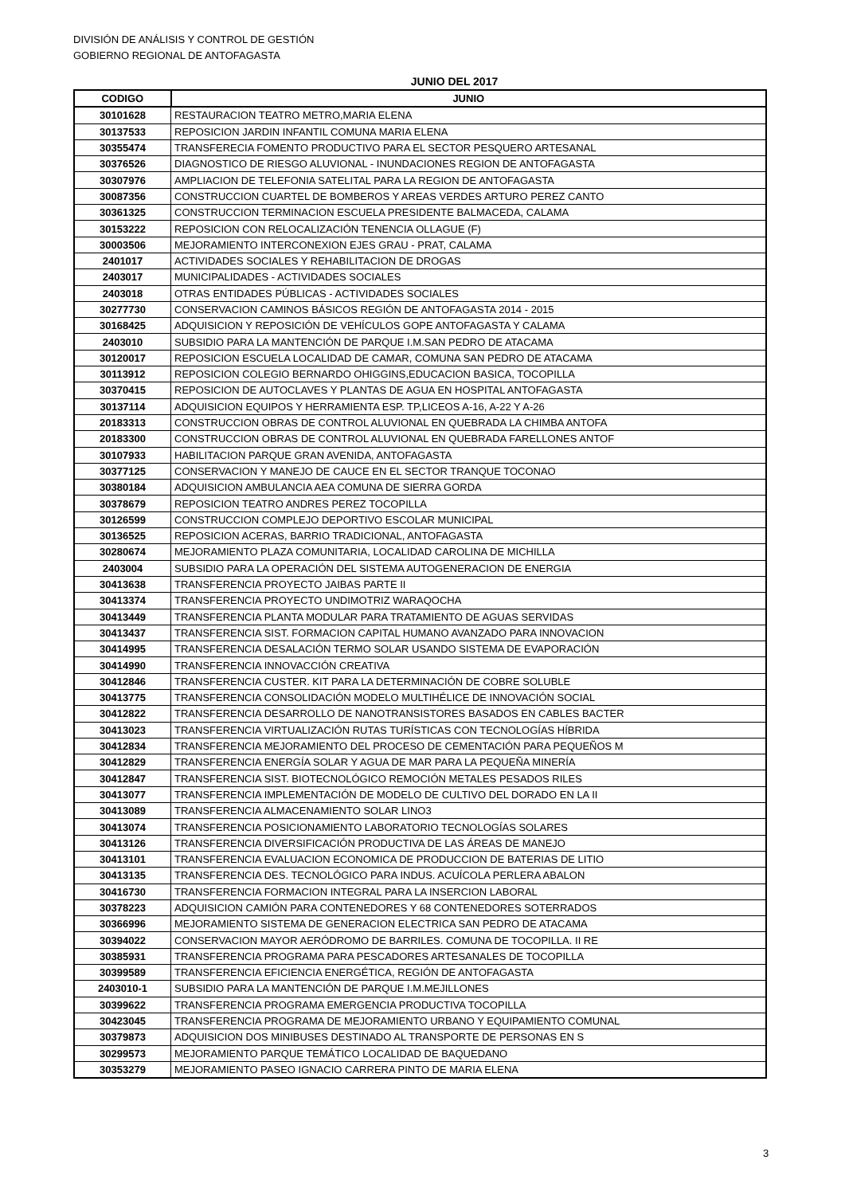DIVISIÓN DE ANÁLISIS Y CONTROL DE GESTIÓN
GOBIERNO REGIONAL DE ANTOFAGASTA
JUNIO DEL 2017
| CODIGO | JUNIO |
| --- | --- |
| 30101628 | RESTAURACION TEATRO METRO,MARIA ELENA |
| 30137533 | REPOSICION JARDIN INFANTIL COMUNA MARIA ELENA |
| 30355474 | TRANSFERECIA FOMENTO PRODUCTIVO PARA EL SECTOR PESQUERO ARTESANAL |
| 30376526 | DIAGNOSTICO DE RIESGO ALUVIONAL - INUNDACIONES REGION DE ANTOFAGASTA |
| 30307976 | AMPLIACION DE TELEFONIA SATELITAL PARA LA REGION DE ANTOFAGASTA |
| 30087356 | CONSTRUCCION CUARTEL DE BOMBEROS Y AREAS VERDES ARTURO PEREZ CANTO |
| 30361325 | CONSTRUCCION TERMINACION ESCUELA PRESIDENTE BALMACEDA, CALAMA |
| 30153222 | REPOSICION CON RELOCALIZACIÓN TENENCIA OLLAGUE (F) |
| 30003506 | MEJORAMIENTO INTERCONEXION EJES GRAU - PRAT, CALAMA |
| 2401017 | ACTIVIDADES SOCIALES Y REHABILITACION DE DROGAS |
| 2403017 | MUNICIPALIDADES - ACTIVIDADES SOCIALES |
| 2403018 | OTRAS ENTIDADES PÚBLICAS - ACTIVIDADES SOCIALES |
| 30277730 | CONSERVACION CAMINOS BÁSICOS REGIÓN DE ANTOFAGASTA 2014 - 2015 |
| 30168425 | ADQUISICION Y REPOSICIÓN DE VEHÍCULOS GOPE ANTOFAGASTA Y CALAMA |
| 2403010 | SUBSIDIO PARA LA MANTENCIÓN DE PARQUE I.M.SAN PEDRO DE ATACAMA |
| 30120017 | REPOSICION ESCUELA LOCALIDAD DE CAMAR, COMUNA SAN PEDRO DE ATACAMA |
| 30113912 | REPOSICION COLEGIO BERNARDO OHIGGINS,EDUCACION BASICA, TOCOPILLA |
| 30370415 | REPOSICION DE AUTOCLAVES Y PLANTAS DE AGUA EN HOSPITAL ANTOFAGASTA |
| 30137114 | ADQUISICION EQUIPOS Y HERRAMIENTA ESP. TP,LICEOS A-16, A-22 Y A-26 |
| 20183313 | CONSTRUCCION OBRAS DE CONTROL ALUVIONAL EN QUEBRADA LA CHIMBA ANTOFA |
| 20183300 | CONSTRUCCION OBRAS DE CONTROL ALUVIONAL EN QUEBRADA FARELLONES ANTOF |
| 30107933 | HABILITACION PARQUE GRAN AVENIDA, ANTOFAGASTA |
| 30377125 | CONSERVACION Y MANEJO DE CAUCE EN EL SECTOR TRANQUE TOCONAO |
| 30380184 | ADQUISICION AMBULANCIA AEA COMUNA DE SIERRA GORDA |
| 30378679 | REPOSICION TEATRO ANDRES PEREZ TOCOPILLA |
| 30126599 | CONSTRUCCION COMPLEJO DEPORTIVO ESCOLAR MUNICIPAL |
| 30136525 | REPOSICION ACERAS, BARRIO TRADICIONAL, ANTOFAGASTA |
| 30280674 | MEJORAMIENTO PLAZA COMUNITARIA, LOCALIDAD CAROLINA DE MICHILLA |
| 2403004 | SUBSIDIO PARA LA OPERACIÓN DEL SISTEMA AUTOGENERACION DE ENERGIA |
| 30413638 | TRANSFERENCIA PROYECTO JAIBAS PARTE II |
| 30413374 | TRANSFERENCIA PROYECTO UNDIMOTRIZ WARAQOCHA |
| 30413449 | TRANSFERENCIA PLANTA MODULAR PARA TRATAMIENTO DE AGUAS SERVIDAS |
| 30413437 | TRANSFERENCIA SIST. FORMACION CAPITAL HUMANO AVANZADO PARA INNOVACION |
| 30414995 | TRANSFERENCIA DESALACIÓN TERMO SOLAR USANDO SISTEMA DE EVAPORACIÓN |
| 30414990 | TRANSFERENCIA INNOVACCIÓN CREATIVA |
| 30412846 | TRANSFERENCIA CUSTER. KIT PARA LA DETERMINACIÓN DE COBRE SOLUBLE |
| 30413775 | TRANSFERENCIA CONSOLIDACIÓN MODELO MULTIHÉLICE DE INNOVACIÓN SOCIAL |
| 30412822 | TRANSFERENCIA DESARROLLO DE NANOTRANSISTORES BASADOS EN CABLES BACTER |
| 30413023 | TRANSFERENCIA VIRTUALIZACIÓN RUTAS TURÍSTICAS CON TECNOLOGÍAS HÍBRIDA |
| 30412834 | TRANSFERENCIA MEJORAMIENTO DEL PROCESO DE CEMENTACIÓN PARA PEQUEÑOS M |
| 30412829 | TRANSFERENCIA ENERGÍA SOLAR Y AGUA DE MAR PARA LA PEQUEÑA MINERÍA |
| 30412847 | TRANSFERENCIA SIST. BIOTECNOLÓGICO REMOCIÓN METALES PESADOS RILES |
| 30413077 | TRANSFERENCIA IMPLEMENTACIÓN DE MODELO DE CULTIVO DEL DORADO EN LA II |
| 30413089 | TRANSFERENCIA ALMACENAMIENTO SOLAR LINO3 |
| 30413074 | TRANSFERENCIA POSICIONAMIENTO LABORATORIO TECNOLOGÍAS SOLARES |
| 30413126 | TRANSFERENCIA DIVERSIFICACIÓN PRODUCTIVA DE LAS ÁREAS DE MANEJO |
| 30413101 | TRANSFERENCIA EVALUACION ECONOMICA DE PRODUCCION DE BATERIAS DE LITIO |
| 30413135 | TRANSFERENCIA DES. TECNOLÓGICO PARA INDUS. ACUÍCOLA PERLERA ABALON |
| 30416730 | TRANSFERENCIA FORMACION INTEGRAL PARA LA INSERCION LABORAL |
| 30378223 | ADQUISICION CAMIÓN PARA CONTENEDORES Y 68 CONTENEDORES SOTERRADOS |
| 30366996 | MEJORAMIENTO SISTEMA DE GENERACION ELECTRICA SAN PEDRO DE ATACAMA |
| 30394022 | CONSERVACION MAYOR AERÓDROMO DE BARRILES. COMUNA DE TOCOPILLA. II RE |
| 30385931 | TRANSFERENCIA PROGRAMA PARA PESCADORES ARTESANALES DE TOCOPILLA |
| 30399589 | TRANSFERENCIA EFICIENCIA ENERGÉTICA, REGIÓN DE ANTOFAGASTA |
| 2403010-1 | SUBSIDIO PARA LA MANTENCIÓN DE PARQUE I.M.MEJILLONES |
| 30399622 | TRANSFERENCIA PROGRAMA EMERGENCIA PRODUCTIVA TOCOPILLA |
| 30423045 | TRANSFERENCIA PROGRAMA DE MEJORAMIENTO URBANO Y EQUIPAMIENTO COMUNAL |
| 30379873 | ADQUISICION DOS MINIBUSES DESTINADO AL TRANSPORTE DE PERSONAS EN S |
| 30299573 | MEJORAMIENTO PARQUE TEMÁTICO LOCALIDAD DE BAQUEDANO |
| 30353279 | MEJORAMIENTO PASEO IGNACIO CARRERA PINTO DE MARIA ELENA |
3